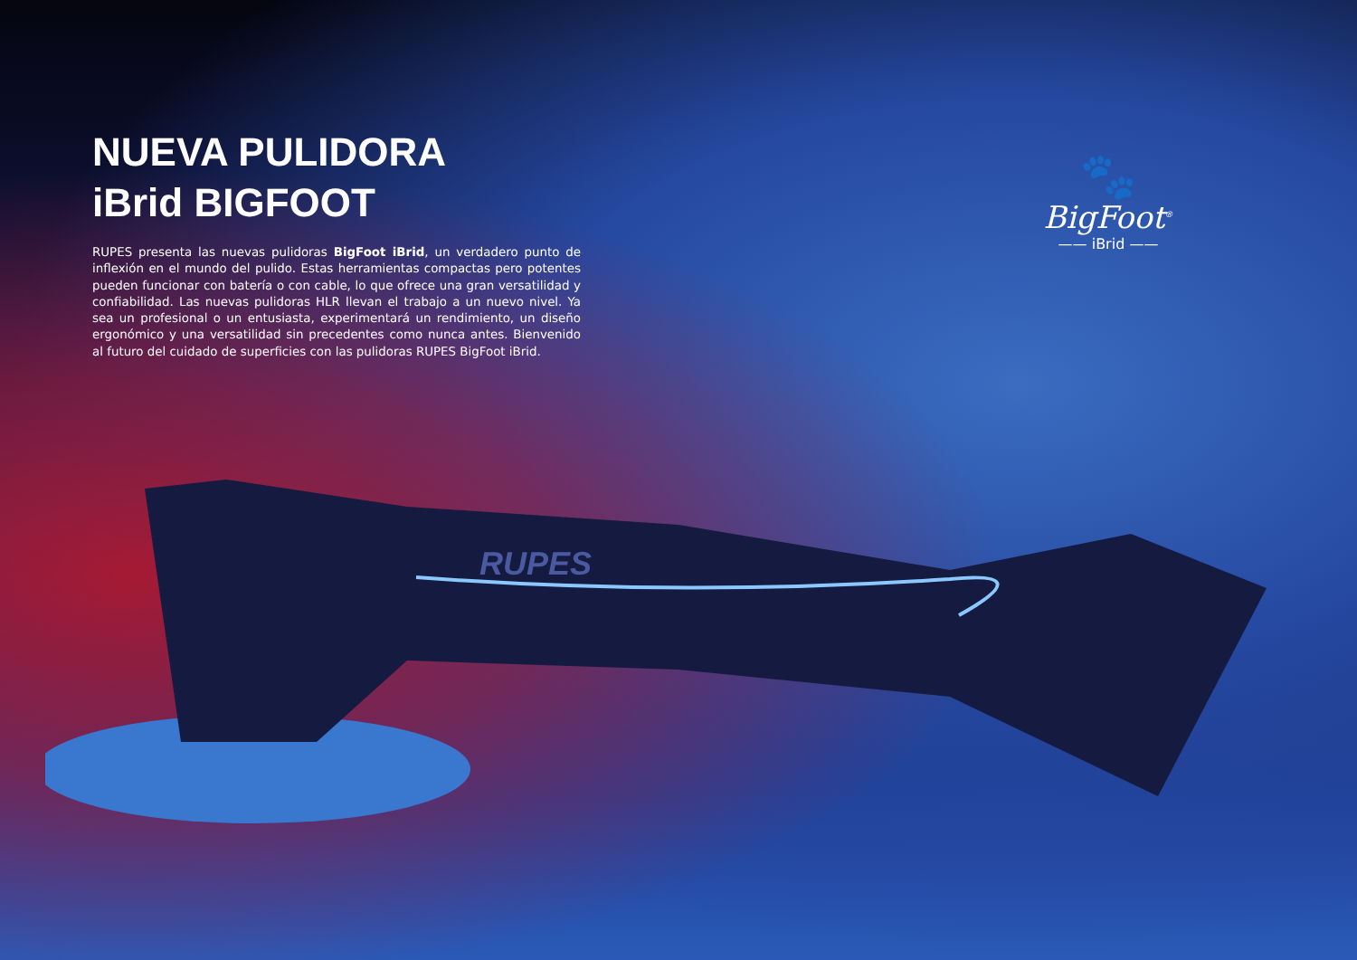NUEVA PULIDORA
iBrid BIGFOOT
RUPES presenta las nuevas pulidoras BigFoot iBrid, un verdadero punto de inflexión en el mundo del pulido. Estas herramientas compactas pero potentes pueden funcionar con batería o con cable, lo que ofrece una gran versatilidad y confiabilidad. Las nuevas pulidoras HLR llevan el trabajo a un nuevo nivel. Ya sea un profesional o un entusiasta, experimentará un rendimiento, un diseño ergonómico y una versatilidad sin precedentes como nunca antes. Bienvenido al futuro del cuidado de superficies con las pulidoras RUPES BigFoot iBrid.
🐾
BigFoot<sup>®</sup>
—— iBrid ——
RUPES